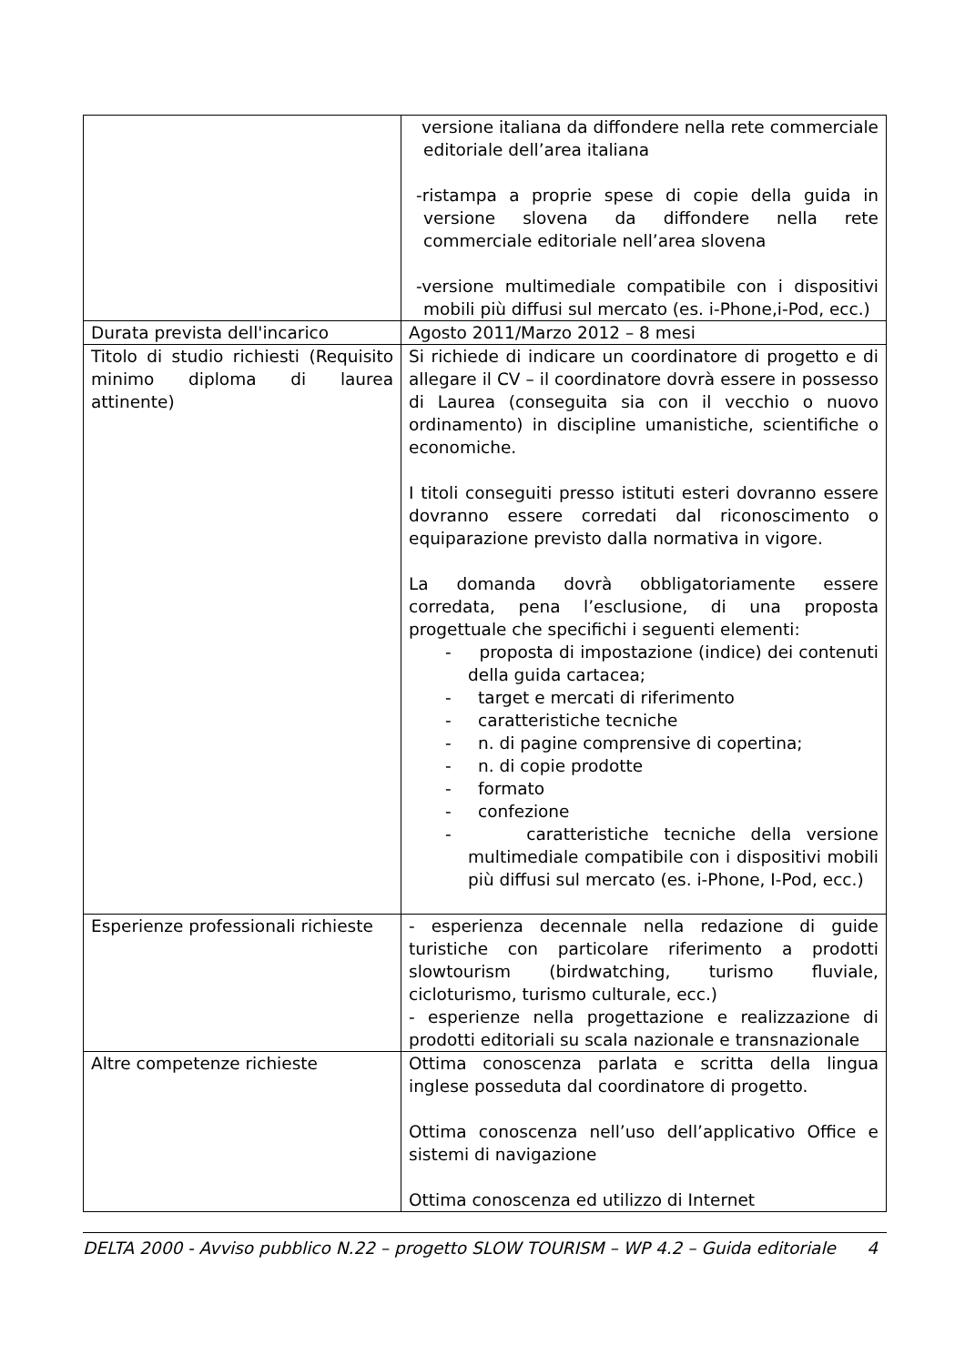| | versione italiana da diffondere nella rete commerciale editoriale dell’area italiana -ristampa a proprie spese di copie della guida in versione slovena da diffondere nella rete commerciale editoriale nell’area slovena -versione multimediale compatibile con i dispositivi mobili più diffusi sul mercato (es. i-Phone,i-Pod, ecc.) |
| Durata prevista dell'incarico | Agosto 2011/Marzo 2012 – 8 mesi |
| Titolo di studio richiesti (Requisito minimo diploma di laurea attinente) | Si richiede di indicare un coordinatore di progetto e di allegare il CV – il coordinatore dovrà essere in possesso di Laurea (conseguita sia con il vecchio o nuovo ordinamento) in discipline umanistiche, scientifiche o economiche. I titoli conseguiti presso istituti esteri dovranno essere dovranno essere corredati dal riconoscimento o equiparazione previsto dalla normativa in vigore. La domanda dovrà obbligatoriamente essere corredata, pena l’esclusione, di una proposta progettuale che specifichi i seguenti elementi: - proposta di impostazione (indice) dei contenuti della guida cartacea; - target e mercati di riferimento - caratteristiche tecniche - n. di pagine comprensive di copertina; - n. di copie prodotte - formato - confezione - caratteristiche tecniche della versione multimediale compatibile con i dispositivi mobili più diffusi sul mercato (es. i-Phone, I-Pod, ecc.) |
| Esperienze professionali richieste | - esperienza decennale nella redazione di guide turistiche con particolare riferimento a prodotti slowtourism (birdwatching, turismo fluviale, cicloturismo, turismo culturale, ecc.) - esperienze nella progettazione e realizzazione di prodotti editoriali su scala nazionale e transnazionale |
| Altre competenze richieste | Ottima conoscenza parlata e scritta della lingua inglese posseduta dal coordinatore di progetto. Ottima conoscenza nell’uso dell’applicativo Office e sistemi di navigazione Ottima conoscenza ed utilizzo di Internet |
DELTA 2000 - Avviso pubblico N.22 – progetto SLOW TOURISM – WP 4.2 – Guida editoriale 4